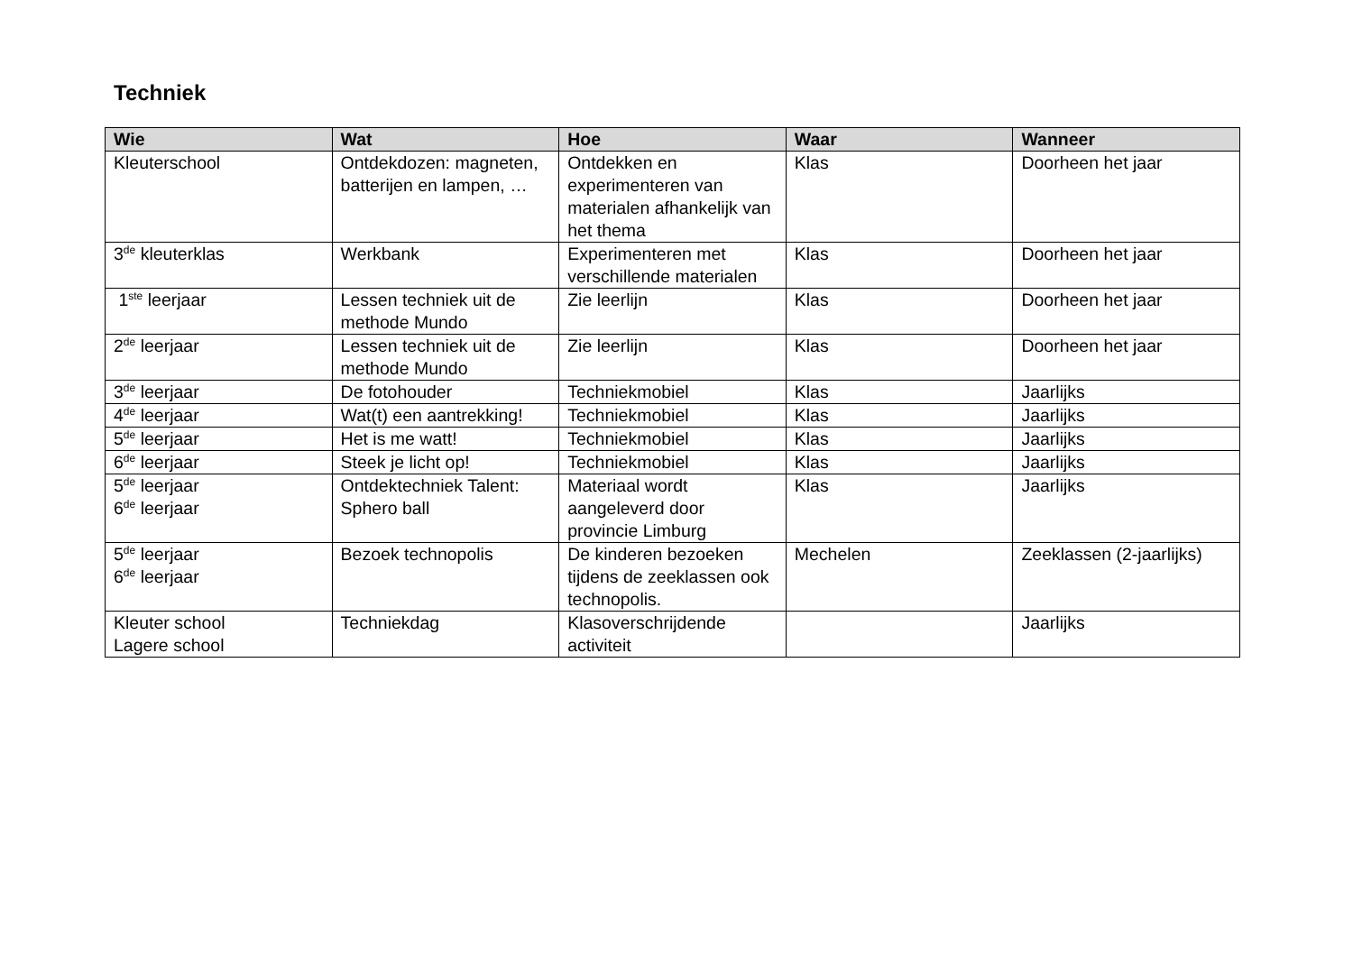Techniek
| Wie | Wat | Hoe | Waar | Wanneer |
| --- | --- | --- | --- | --- |
| Kleuterschool | Ontdekdozen: magneten, batterijen en lampen, … | Ontdekken en experimenteren van materialen afhankelijk van het thema | Klas | Doorheen het jaar |
| 3<sup>de</sup> kleuterklas | Werkbank | Experimenteren met verschillende materialen | Klas | Doorheen het jaar |
| 1<sup>ste</sup> leerjaar | Lessen techniek uit de methode Mundo | Zie leerlijn | Klas | Doorheen het jaar |
| 2<sup>de</sup> leerjaar | Lessen techniek uit de methode Mundo | Zie leerlijn | Klas | Doorheen het jaar |
| 3<sup>de</sup> leerjaar | De fotohouder | Techniekmobiel | Klas | Jaarlijks |
| 4<sup>de</sup> leerjaar | Wat(t) een aantrekking! | Techniekmobiel | Klas | Jaarlijks |
| 5<sup>de</sup> leerjaar | Het is me watt! | Techniekmobiel | Klas | Jaarlijks |
| 6<sup>de</sup> leerjaar | Steek je licht op! | Techniekmobiel | Klas | Jaarlijks |
| 5<sup>de</sup> leerjaar 6<sup>de</sup> leerjaar | Ontdektechniek Talent: Sphero ball | Materiaal wordt aangeleverd door provincie Limburg | Klas | Jaarlijks |
| 5<sup>de</sup> leerjaar 6<sup>de</sup> leerjaar | Bezoek technopolis | De kinderen bezoeken tijdens de zeeklassen ook technopolis. | Mechelen | Zeeklassen (2-jaarlijks) |
| Kleuter school Lagere school | Techniekdag | Klasoverschrijdende activiteit | | Jaarlijks |